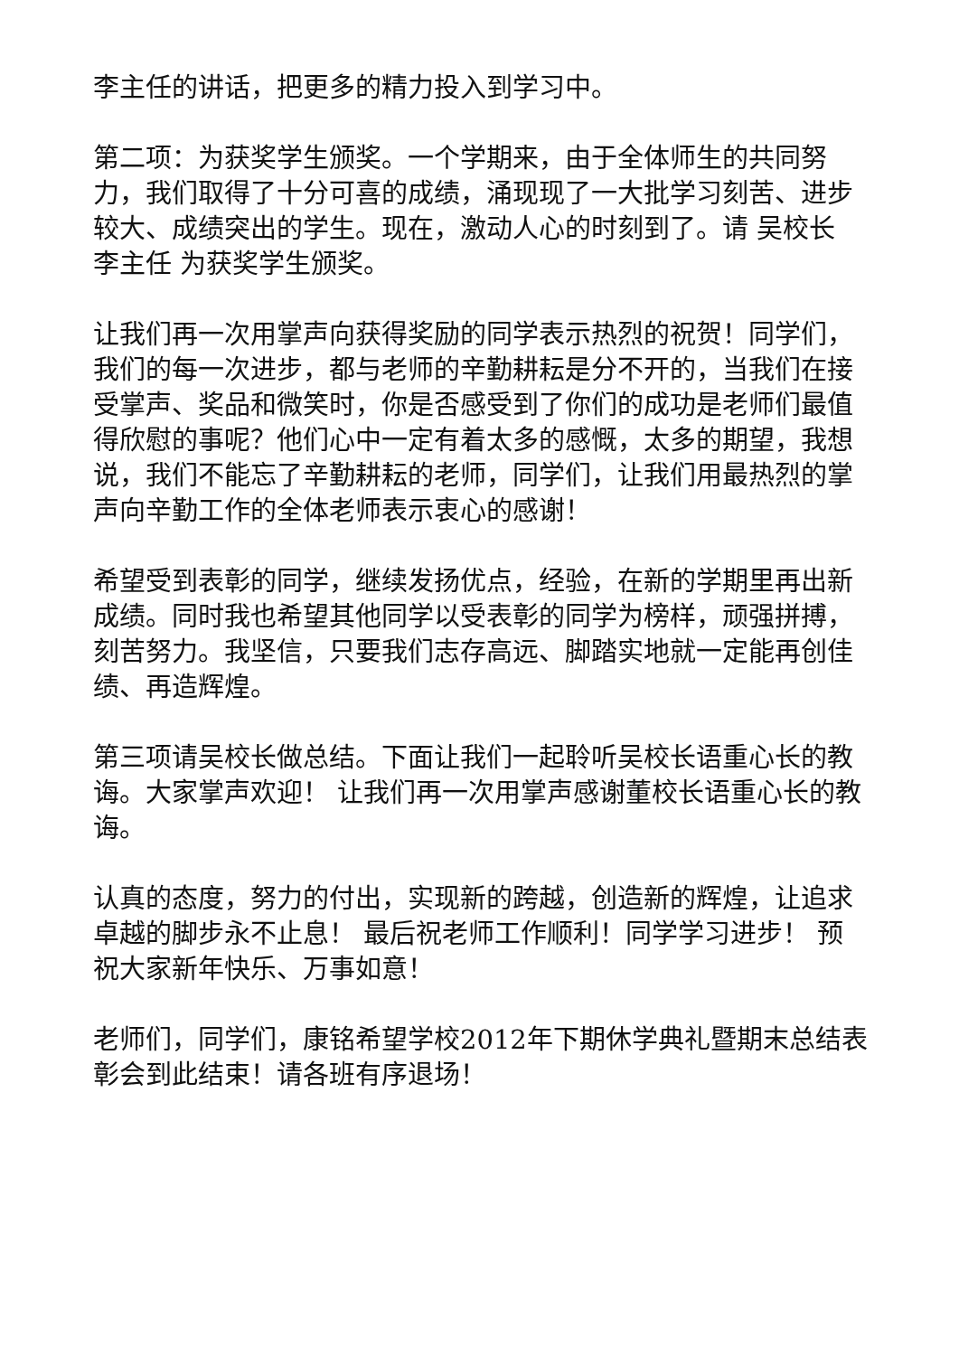李主任的讲话，把更多的精力投入到学习中。
第二项：为获奖学生颁奖。一个学期来，由于全体师生的共同努力，我们取得了十分可喜的成绩，涌现现了一大批学习刻苦、进步较大、成绩突出的学生。现在，激动人心的时刻到了。请 吴校长 李主任 为获奖学生颁奖。
让我们再一次用掌声向获得奖励的同学表示热烈的祝贺！同学们，我们的每一次进步，都与老师的辛勤耕耘是分不开的，当我们在接受掌声、奖品和微笑时，你是否感受到了你们的成功是老师们最值得欣慰的事呢？他们心中一定有着太多的感慨，太多的期望，我想说，我们不能忘了辛勤耕耘的老师，同学们，让我们用最热烈的掌声向辛勤工作的全体老师表示衷心的感谢！
希望受到表彰的同学，继续发扬优点，经验，在新的学期里再出新成绩。同时我也希望其他同学以受表彰的同学为榜样，顽强拼搏，刻苦努力。我坚信，只要我们志存高远、脚踏实地就一定能再创佳绩、再造辉煌。
第三项请吴校长做总结。下面让我们一起聆听吴校长语重心长的教诲。大家掌声欢迎！ 让我们再一次用掌声感谢董校长语重心长的教诲。
认真的态度，努力的付出，实现新的跨越，创造新的辉煌，让追求卓越的脚步永不止息！ 最后祝老师工作顺利！同学学习进步！ 预祝大家新年快乐、万事如意！
老师们，同学们，康铭希望学校2012年下期休学典礼暨期末总结表彰会到此结束！请各班有序退场！